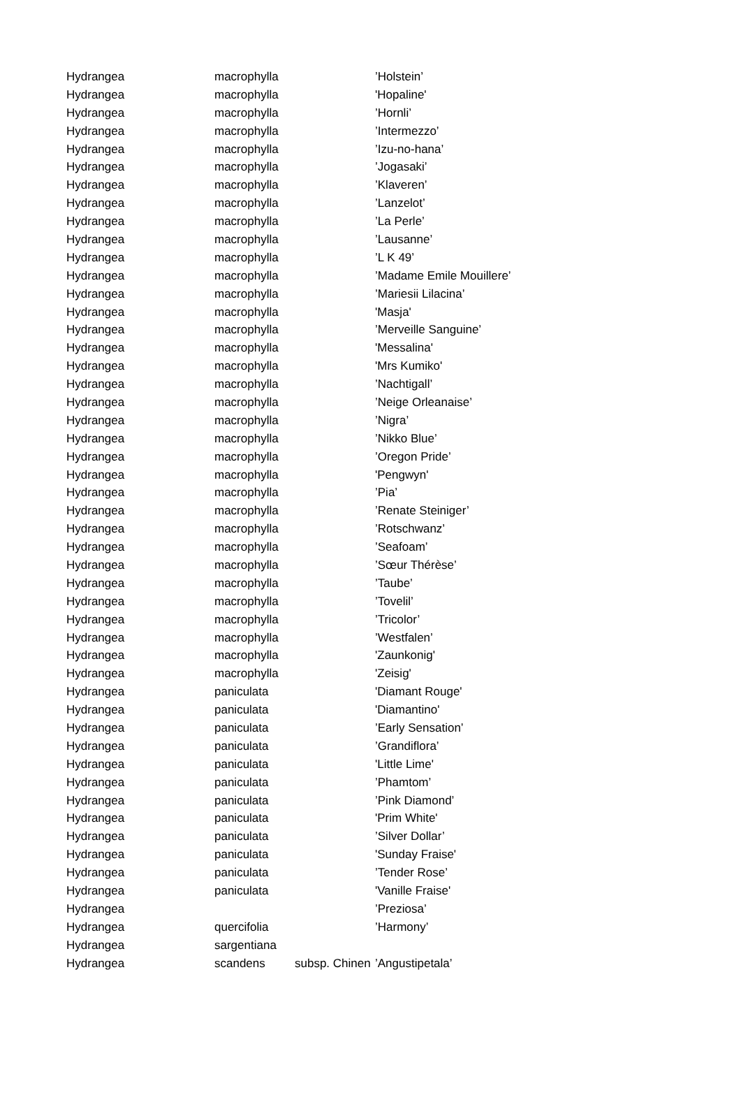| Hydrangea | macrophylla | | ’Holstein’ |
| Hydrangea | macrophylla | | 'Hopaline' |
| Hydrangea | macrophylla | | ’Hornli’ |
| Hydrangea | macrophylla | | ’Intermezzo’ |
| Hydrangea | macrophylla | | ’Izu-no-hana’ |
| Hydrangea | macrophylla | | ’Jogasaki’ |
| Hydrangea | macrophylla | | ’Klaveren’ |
| Hydrangea | macrophylla | | ’Lanzelot’ |
| Hydrangea | macrophylla | | ’La Perle’ |
| Hydrangea | macrophylla | | ’Lausanne’ |
| Hydrangea | macrophylla | | ’L K 49’ |
| Hydrangea | macrophylla | | ’Madame Emile Mouillere’ |
| Hydrangea | macrophylla | | ’Mariesii Lilacina’ |
| Hydrangea | macrophylla | | 'Masja' |
| Hydrangea | macrophylla | | ’Merveille Sanguine’ |
| Hydrangea | macrophylla | | 'Messalina' |
| Hydrangea | macrophylla | | 'Mrs Kumiko' |
| Hydrangea | macrophylla | | ’Nachtigall’ |
| Hydrangea | macrophylla | | ’Neige Orleanaise’ |
| Hydrangea | macrophylla | | ’Nigra’ |
| Hydrangea | macrophylla | | ’Nikko Blue’ |
| Hydrangea | macrophylla | | ’Oregon Pride’ |
| Hydrangea | macrophylla | | 'Pengwyn' |
| Hydrangea | macrophylla | | ’Pia’ |
| Hydrangea | macrophylla | | ’Renate Steiniger’ |
| Hydrangea | macrophylla | | ’Rotschwanz’ |
| Hydrangea | macrophylla | | ’Seafoam’ |
| Hydrangea | macrophylla | | ’Sœur Thérèse’ |
| Hydrangea | macrophylla | | ’Taube’ |
| Hydrangea | macrophylla | | ’Tovelil’ |
| Hydrangea | macrophylla | | ’Tricolor’ |
| Hydrangea | macrophylla | | ’Westfalen’ |
| Hydrangea | macrophylla | | 'Zaunkonig' |
| Hydrangea | macrophylla | | 'Zeisig' |
| Hydrangea | paniculata | | 'Diamant Rouge' |
| Hydrangea | paniculata | | 'Diamantino' |
| Hydrangea | paniculata | | ’Early Sensation’ |
| Hydrangea | paniculata | | ’Grandiflora’ |
| Hydrangea | paniculata | | 'Little Lime' |
| Hydrangea | paniculata | | ’Phamtom’ |
| Hydrangea | paniculata | | ’Pink Diamond’ |
| Hydrangea | paniculata | | 'Prim White' |
| Hydrangea | paniculata | | ’Silver Dollar’ |
| Hydrangea | paniculata | | 'Sunday Fraise' |
| Hydrangea | paniculata | | ’Tender Rose’ |
| Hydrangea | paniculata | | 'Vanille Fraise' |
| Hydrangea | | | ’Preziosa’ |
| Hydrangea | quercifolia | | ’Harmony’ |
| Hydrangea | sargentiana | | |
| Hydrangea | scandens | subsp. Chinen | ’Angustipetala’ |